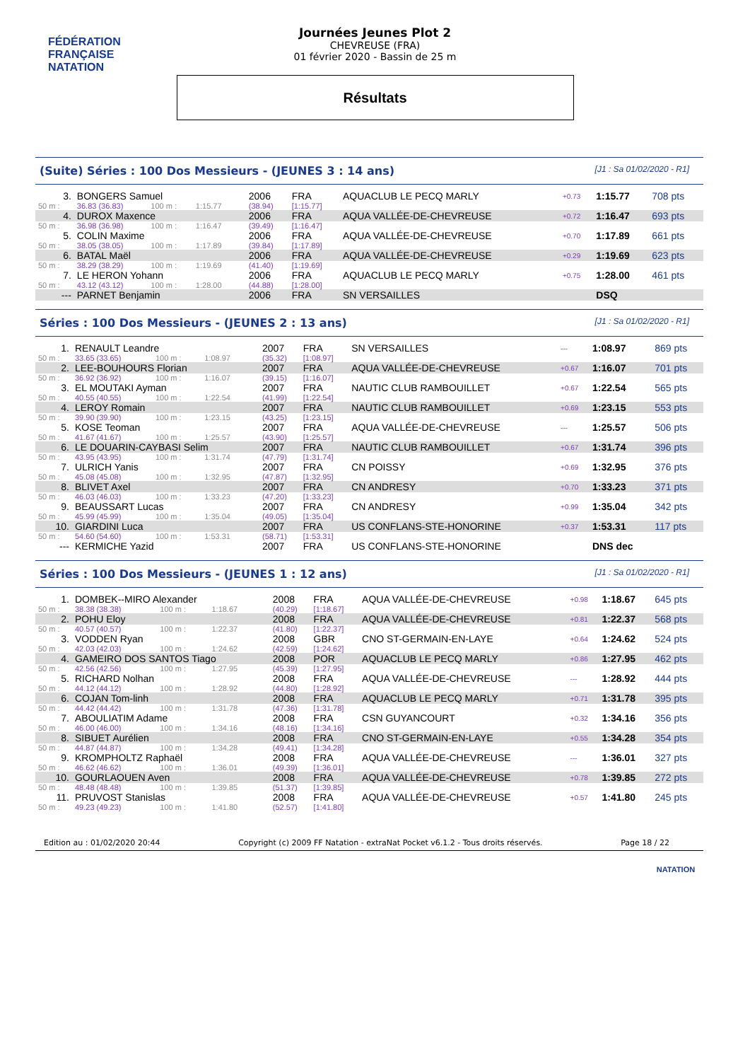FÉDÉRATION FRANÇAISE
NATATION
Journées Jeunes Plot 2
CHEVREUSE (FRA)
01 février 2020 - Bassin de 25 m
Résultats
(Suite) Séries : 100 Dos Messieurs - (JEUNES 3 : 14 ans) [J1 : Sa 01/02/2020 - R1]
| 3. | BONGERS Samuel | | | | 2006 | FRA | AQUACLUB LE PECQ MARLY | +0.73 | 1:15.77 | 708 pts |
| 50 m : | 36.83 (36.83) | 100 m : | 1:15.77 | | (38.94) | [1:15.77] | | | | |
| 4. | DUROX Maxence | | | | 2006 | FRA | AQUA VALLÉE-DE-CHEVREUSE | +0.72 | 1:16.47 | 693 pts |
| 50 m : | 36.98 (36.98) | 100 m : | 1:16.47 | | (39.49) | [1:16.47] | | | | |
| 5. | COLIN Maxime | | | | 2006 | FRA | AQUA VALLÉE-DE-CHEVREUSE | +0.70 | 1:17.89 | 661 pts |
| 50 m : | 38.05 (38.05) | 100 m : | 1:17.89 | | (39.84) | [1:17.89] | | | | |
| 6. | BATAL Maël | | | | 2006 | FRA | AQUA VALLÉE-DE-CHEVREUSE | +0.29 | 1:19.69 | 623 pts |
| 50 m : | 38.29 (38.29) | 100 m : | 1:19.69 | | (41.40) | [1:19.69] | | | | |
| 7. | LE HERON Yohann | | | | 2006 | FRA | AQUACLUB LE PECQ MARLY | +0.75 | 1:28.00 | 461 pts |
| 50 m : | 43.12 (43.12) | 100 m : | 1:28.00 | | (44.88) | [1:28.00] | | | | |
| --- | PARNET Benjamin | | | | 2006 | FRA | SN VERSAILLES | | DSQ | |
Séries : 100 Dos Messieurs - (JEUNES 2 : 13 ans) [J1 : Sa 01/02/2020 - R1]
| 1. | RENAULT Leandre | | | | 2007 | FRA | SN VERSAILLES | --- | 1:08.97 | 869 pts |
| 50 m : | 33.65 (33.65) | 100 m : | 1:08.97 | | (35.32) | [1:08.97] | | | | |
| 2. | LEE-BOUHOURS Florian | | | | 2007 | FRA | AQUA VALLÉE-DE-CHEVREUSE | +0.67 | 1:16.07 | 701 pts |
| 50 m : | 36.92 (36.92) | 100 m : | 1:16.07 | | (39.15) | [1:16.07] | | | | |
| 3. | EL MOUTAKI Ayman | | | | 2007 | FRA | NAUTIC CLUB RAMBOUILLET | +0.67 | 1:22.54 | 565 pts |
| 50 m : | 40.55 (40.55) | 100 m : | 1:22.54 | | (41.99) | [1:22.54] | | | | |
| 4. | LEROY Romain | | | | 2007 | FRA | NAUTIC CLUB RAMBOUILLET | +0.69 | 1:23.15 | 553 pts |
| 50 m : | 39.90 (39.90) | 100 m : | 1:23.15 | | (43.25) | [1:23.15] | | | | |
| 5. | KOSE Teoman | | | | 2007 | FRA | AQUA VALLÉE-DE-CHEVREUSE | --- | 1:25.57 | 506 pts |
| 50 m : | 41.67 (41.67) | 100 m : | 1:25.57 | | (43.90) | [1:25.57] | | | | |
| 6. | LE DOUARIN-CAYBASI Selim | | | | 2007 | FRA | NAUTIC CLUB RAMBOUILLET | +0.67 | 1:31.74 | 396 pts |
| 50 m : | 43.95 (43.95) | 100 m : | 1:31.74 | | (47.79) | [1:31.74] | | | | |
| 7. | ULRICH Yanis | | | | 2007 | FRA | CN POISSY | +0.69 | 1:32.95 | 376 pts |
| 50 m : | 45.08 (45.08) | 100 m : | 1:32.95 | | (47.87) | [1:32.95] | | | | |
| 8. | BLIVET Axel | | | | 2007 | FRA | CN ANDRESY | +0.70 | 1:33.23 | 371 pts |
| 50 m : | 46.03 (46.03) | 100 m : | 1:33.23 | | (47.20) | [1:33.23] | | | | |
| 9. | BEAUSSART Lucas | | | | 2007 | FRA | CN ANDRESY | +0.99 | 1:35.04 | 342 pts |
| 50 m : | 45.99 (45.99) | 100 m : | 1:35.04 | | (49.05) | [1:35.04] | | | | |
| 10. | GIARDINI Luca | | | | 2007 | FRA | US CONFLANS-STE-HONORINE | +0.37 | 1:53.31 | 117 pts |
| 50 m : | 54.60 (54.60) | 100 m : | 1:53.31 | | (58.71) | [1:53.31] | | | | |
| --- | KERMICHE Yazid | | | | 2007 | FRA | US CONFLANS-STE-HONORINE | | DNS dec | |
Séries : 100 Dos Messieurs - (JEUNES 1 : 12 ans) [J1 : Sa 01/02/2020 - R1]
| 1. | DOMBEK--MIRO Alexander | | | | 2008 | FRA | AQUA VALLÉE-DE-CHEVREUSE | +0.98 | 1:18.67 | 645 pts |
| 50 m : | 38.38 (38.38) | 100 m : | 1:18.67 | | (40.29) | [1:18.67] | | | | |
| 2. | POHU Eloy | | | | 2008 | FRA | AQUA VALLÉE-DE-CHEVREUSE | +0.81 | 1:22.37 | 568 pts |
| 50 m : | 40.57 (40.57) | 100 m : | 1:22.37 | | (41.80) | [1:22.37] | | | | |
| 3. | VODDEN Ryan | | | | 2008 | GBR | CNO ST-GERMAIN-EN-LAYE | +0.64 | 1:24.62 | 524 pts |
| 50 m : | 42.03 (42.03) | 100 m : | 1:24.62 | | (42.59) | [1:24.62] | | | | |
| 4. | GAMEIRO DOS SANTOS Tiago | | | | 2008 | POR | AQUACLUB LE PECQ MARLY | +0.86 | 1:27.95 | 462 pts |
| 50 m : | 42.56 (42.56) | 100 m : | 1:27.95 | | (45.39) | [1:27.95] | | | | |
| 5. | RICHARD Nolhan | | | | 2008 | FRA | AQUA VALLÉE-DE-CHEVREUSE | --- | 1:28.92 | 444 pts |
| 50 m : | 44.12 (44.12) | 100 m : | 1:28.92 | | (44.80) | [1:28.92] | | | | |
| 6. | COJAN Tom-linh | | | | 2008 | FRA | AQUACLUB LE PECQ MARLY | +0.71 | 1:31.78 | 395 pts |
| 50 m : | 44.42 (44.42) | 100 m : | 1:31.78 | | (47.36) | [1:31.78] | | | | |
| 7. | ABOULIATIM Adame | | | | 2008 | FRA | CSN GUYANCOURT | +0.32 | 1:34.16 | 356 pts |
| 50 m : | 46.00 (46.00) | 100 m : | 1:34.16 | | (48.16) | [1:34.16] | | | | |
| 8. | SIBUET Aurélien | | | | 2008 | FRA | CNO ST-GERMAIN-EN-LAYE | +0.55 | 1:34.28 | 354 pts |
| 50 m : | 44.87 (44.87) | 100 m : | 1:34.28 | | (49.41) | [1:34.28] | | | | |
| 9. | KROMPHOLTZ Raphaël | | | | 2008 | FRA | AQUA VALLÉE-DE-CHEVREUSE | --- | 1:36.01 | 327 pts |
| 50 m : | 46.62 (46.62) | 100 m : | 1:36.01 | | (49.39) | [1:36.01] | | | | |
| 10. | GOURLAOUEN Aven | | | | 2008 | FRA | AQUA VALLÉE-DE-CHEVREUSE | +0.78 | 1:39.85 | 272 pts |
| 50 m : | 48.48 (48.48) | 100 m : | 1:39.85 | | (51.37) | [1:39.85] | | | | |
| 11. | PRUVOST Stanislas | | | | 2008 | FRA | AQUA VALLÉE-DE-CHEVREUSE | +0.57 | 1:41.80 | 245 pts |
| 50 m : | 49.23 (49.23) | 100 m : | 1:41.80 | | (52.57) | [1:41.80] | | | | |
Edition au : 01/02/2020 20:44 Copyright (c) 2009 FF Natation - extraNat Pocket v6.1.2 - Tous droits réservés. Page 18 / 22
NATATION